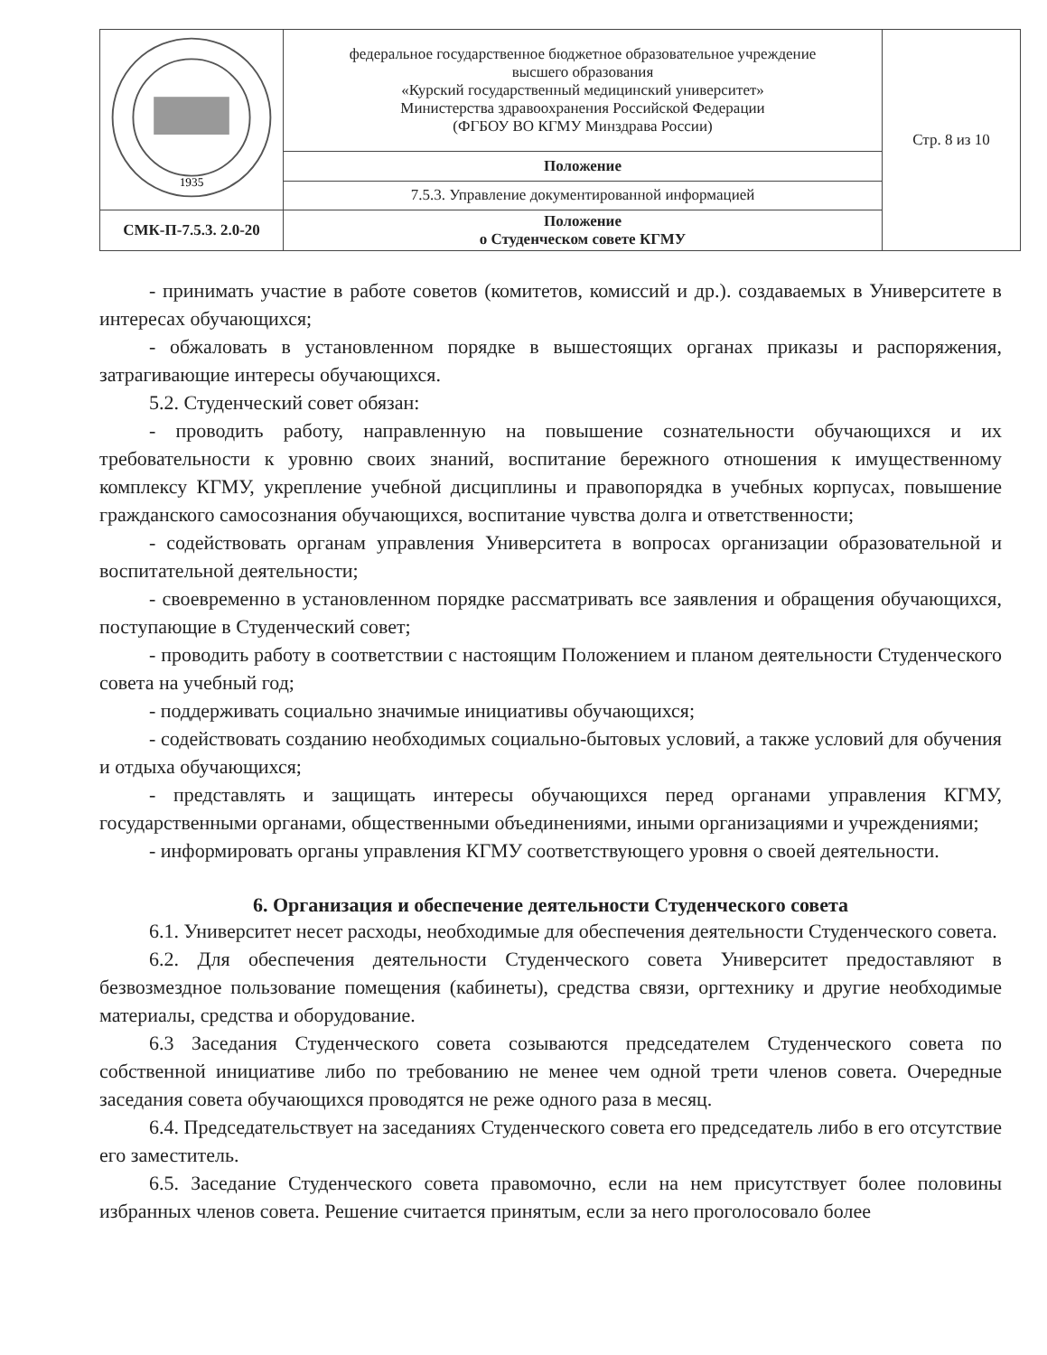| 1935 | федеральное государственное бюджетное образовательное учреждение высшего образования «Курский государственный медицинский университет» Министерства здравоохранения Российской Федерации (ФГБОУ ВО КГМУ Минздрава России) | Стр. 8 из 10 |
| | Положение | |
| | 7.5.3. Управление документированной информацией | |
| СМК-П-7.5.3. 2.0-20 | Положение о Студенческом совете КГМУ | |
- принимать участие в работе советов (комитетов, комиссий и др.). создаваемых в Университете в интересах обучающихся;
- обжаловать в установленном порядке в вышестоящих органах приказы и распоряжения, затрагивающие интересы обучающихся.
5.2. Студенческий совет обязан:
- проводить работу, направленную на повышение сознательности обучающихся и их требовательности к уровню своих знаний, воспитание бережного отношения к имущественному комплексу КГМУ, укрепление учебной дисциплины и правопорядка в учебных корпусах, повышение гражданского самосознания обучающихся, воспитание чувства долга и ответственности;
- содействовать органам управления Университета в вопросах организации образовательной и воспитательной деятельности;
- своевременно в установленном порядке рассматривать все заявления и обращения обучающихся, поступающие в Студенческий совет;
- проводить работу в соответствии с настоящим Положением и планом деятельности Студенческого совета на учебный год;
- поддерживать социально значимые инициативы обучающихся;
- содействовать созданию необходимых социально-бытовых условий, а также условий для обучения и отдыха обучающихся;
- представлять и защищать интересы обучающихся перед органами управления КГМУ, государственными органами, общественными объединениями, иными организациями и учреждениями;
- информировать органы управления КГМУ соответствующего уровня о своей деятельности.
6. Организация и обеспечение деятельности Студенческого совета
6.1. Университет несет расходы, необходимые для обеспечения деятельности Студенческого совета.
6.2. Для обеспечения деятельности Студенческого совета Университет предоставляют в безвозмездное пользование помещения (кабинеты), средства связи, оргтехнику и другие необходимые материалы, средства и оборудование.
6.3 Заседания Студенческого совета созываются председателем Студенческого совета по собственной инициативе либо по требованию не менее чем одной трети членов совета. Очередные заседания совета обучающихся проводятся не реже одного раза в месяц.
6.4. Председательствует на заседаниях Студенческого совета его председатель либо в его отсутствие его заместитель.
6.5. Заседание Студенческого совета правомочно, если на нем присутствует более половины избранных членов совета. Решение считается принятым, если за него проголосовало более